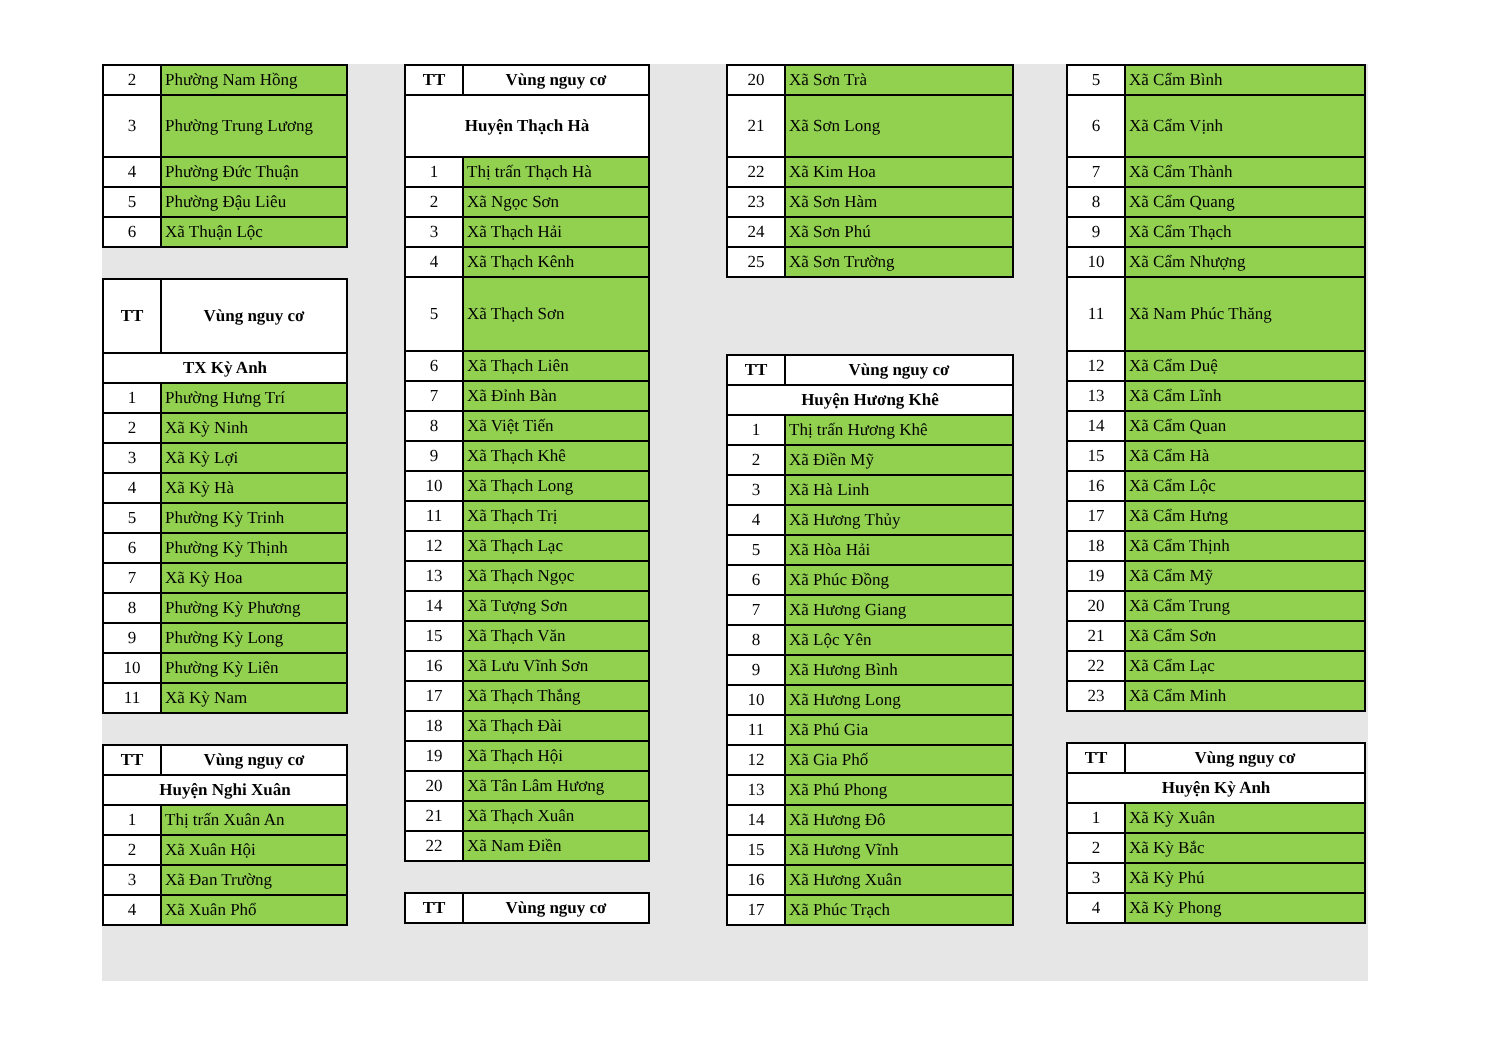| 2 | Phường Nam Hồng |
| 3 | Phường Trung Lương |
| 4 | Phường Đức Thuận |
| 5 | Phường Đậu Liêu |
| 6 | Xã Thuận Lộc |
| TT | Vùng nguy cơ |
| --- | --- |
| TX Kỳ Anh | |
| 1 | Phường Hưng Trí |
| 2 | Xã Kỳ Ninh |
| 3 | Xã Kỳ Lợi |
| 4 | Xã Kỳ Hà |
| 5 | Phường Kỳ Trinh |
| 6 | Phường Kỳ Thịnh |
| 7 | Xã Kỳ Hoa |
| 8 | Phường Kỳ Phương |
| 9 | Phường Kỳ Long |
| 10 | Phường Kỳ Liên |
| 11 | Xã Kỳ Nam |
| TT | Vùng nguy cơ |
| --- | --- |
| Huyện Nghi Xuân | |
| 1 | Thị trấn Xuân An |
| 2 | Xã Xuân Hội |
| 3 | Xã Đan Trường |
| 4 | Xã Xuân Phổ |
| TT | Vùng nguy cơ |
| --- | --- |
| Huyện Thạch Hà | |
| 1 | Thị trấn Thạch Hà |
| 2 | Xã Ngọc Sơn |
| 3 | Xã Thạch Hải |
| 4 | Xã Thạch Kênh |
| 5 | Xã Thạch Sơn |
| 6 | Xã Thạch Liên |
| 7 | Xã Đỉnh Bàn |
| 8 | Xã Việt Tiến |
| 9 | Xã Thạch Khê |
| 10 | Xã Thạch Long |
| 11 | Xã Thạch Trị |
| 12 | Xã Thạch Lạc |
| 13 | Xã Thạch Ngọc |
| 14 | Xã Tượng Sơn |
| 15 | Xã Thạch Văn |
| 16 | Xã Lưu Vĩnh Sơn |
| 17 | Xã Thạch Thắng |
| 18 | Xã Thạch Đài |
| 19 | Xã Thạch Hội |
| 20 | Xã Tân Lâm Hương |
| 21 | Xã Thạch Xuân |
| 22 | Xã Nam Điền |
| TT | Vùng nguy cơ |
| --- | --- |
| 20 | Xã Sơn Trà |
| 21 | Xã Sơn Long |
| 22 | Xã Kim Hoa |
| 23 | Xã Sơn Hàm |
| 24 | Xã Sơn Phú |
| 25 | Xã Sơn Trường |
| TT | Vùng nguy cơ |
| --- | --- |
| Huyện Hương Khê | |
| 1 | Thị trấn Hương Khê |
| 2 | Xã Điền Mỹ |
| 3 | Xã Hà Linh |
| 4 | Xã Hương Thủy |
| 5 | Xã Hòa Hải |
| 6 | Xã Phúc Đồng |
| 7 | Xã Hương Giang |
| 8 | Xã Lộc Yên |
| 9 | Xã Hương Bình |
| 10 | Xã Hương Long |
| 11 | Xã Phú Gia |
| 12 | Xã Gia Phố |
| 13 | Xã Phú Phong |
| 14 | Xã Hương Đô |
| 15 | Xã Hương Vĩnh |
| 16 | Xã Hương Xuân |
| 17 | Xã Phúc Trạch |
| 5 | Xã Cẩm Bình |
| 6 | Xã Cẩm Vịnh |
| 7 | Xã Cẩm Thành |
| 8 | Xã Cẩm Quang |
| 9 | Xã Cẩm Thạch |
| 10 | Xã Cẩm Nhượng |
| 11 | Xã Nam Phúc Thăng |
| 12 | Xã Cẩm Duệ |
| 13 | Xã Cẩm Lĩnh |
| 14 | Xã Cẩm Quan |
| 15 | Xã Cẩm Hà |
| 16 | Xã Cẩm Lộc |
| 17 | Xã Cẩm Hưng |
| 18 | Xã Cẩm Thịnh |
| 19 | Xã Cẩm Mỹ |
| 20 | Xã Cẩm Trung |
| 21 | Xã Cẩm Sơn |
| 22 | Xã Cẩm Lạc |
| 23 | Xã Cẩm Minh |
| TT | Vùng nguy cơ |
| --- | --- |
| Huyện Kỳ Anh | |
| 1 | Xã Kỳ Xuân |
| 2 | Xã Kỳ Bắc |
| 3 | Xã Kỳ Phú |
| 4 | Xã Kỳ Phong |